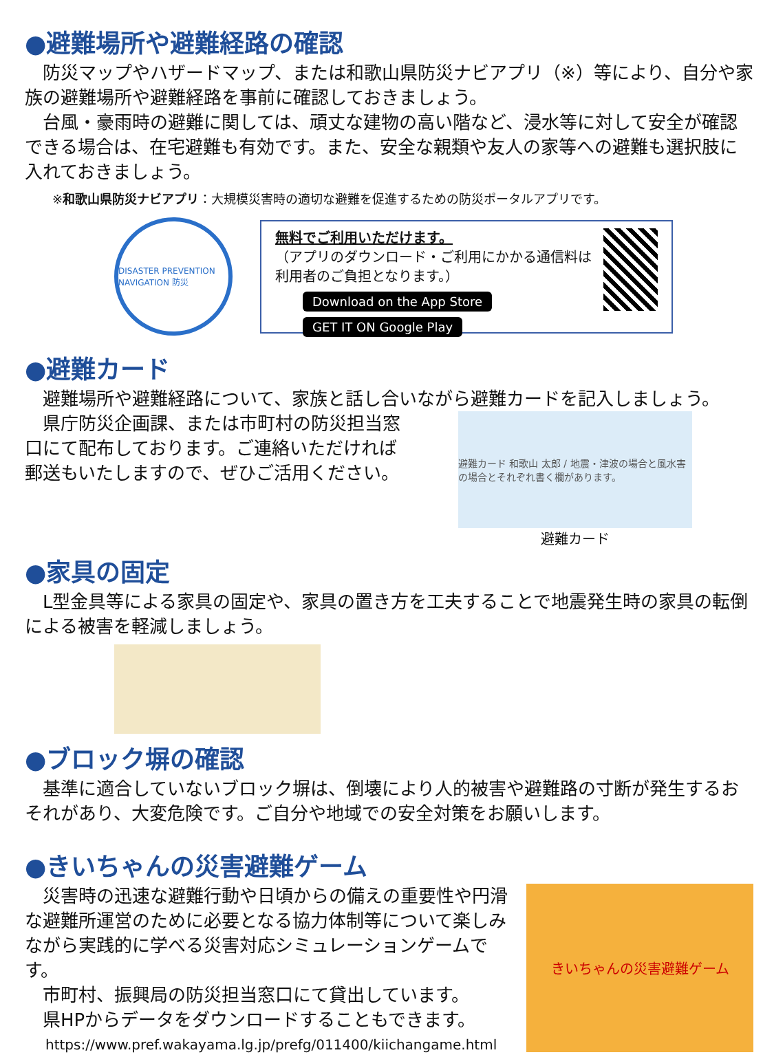●避難場所や避難経路の確認
　防災マップやハザードマップ、または和歌山県防災ナビアプリ（※）等により、自分や家族の避難場所や避難経路を事前に確認しておきましょう。
　台風・豪雨時の避難に関しては、頑丈な建物の高い階など、浸水等に対して安全が確認できる場合は、在宅避難も有効です。また、安全な親類や友人の家等への避難も選択肢に入れておきましょう。
※和歌山県防災ナビアプリ：大規模災害時の適切な避難を促進するための防災ポータルアプリです。
DISASTER PREVENTION NAVIGATION 防災
無料でご利用いただけます。
（アプリのダウンロード・ご利用にかかる通信料は利用者のご負担となります。）
Download on the App Store GET IT ON Google Play
●避難カード
　避難場所や避難経路について、家族と話し合いながら避難カードを記入しましょう。
　県庁防災企画課、または市町村の防災担当窓口にて配布しております。ご連絡いただければ郵送もいたしますので、ぜひご活用ください。
避難カード 和歌山 太郎 / 地震・津波の場合と風水害の場合とそれぞれ書く欄があります。
避難カード
●家具の固定
　L型金具等による家具の固定や、家具の置き方を工夫することで地震発生時の家具の転倒による被害を軽減しましょう。
●ブロック塀の確認
　基準に適合していないブロック塀は、倒壊により人的被害や避難路の寸断が発生するおそれがあり、大変危険です。ご自分や地域での安全対策をお願いします。
●きいちゃんの災害避難ゲーム
　災害時の迅速な避難行動や日頃からの備えの重要性や円滑な避難所運営のために必要となる協力体制等について楽しみながら実践的に学べる災害対応シミュレーションゲームです。
　市町村、振興局の防災担当窓口にて貸出しています。
　県HPからデータをダウンロードすることもできます。
https://www.pref.wakayama.lg.jp/prefg/011400/kiichangame.html
きいちゃんの災害避難ゲーム